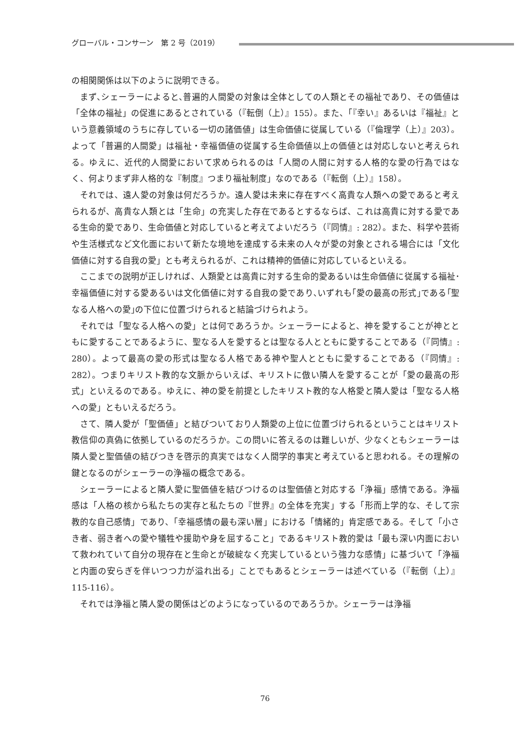グローバル・コンサーン　第 2 号（2019）
の相関関係は以下のように説明できる。
まず､シェーラーによると､普遍的人間愛の対象は全体としての人類とその福祉であり、その価値は「全体の福祉」の促進にあるとされている（『転倒（上）』155）。また、「『幸い』あるいは『福祉』という意義領域のうちに存している一切の諸価値」は生命価値に従属している（『倫理学（上）』203）。よって「普遍的人間愛」は福祉・幸福価値の従属する生命価値以上の価値とは対応しないと考えられる。ゆえに、近代的人間愛において求められるのは「人間の人間に対する人格的な愛の行為ではなく、何よりまず非人格的な『制度』つまり福祉制度」なのである（『転倒（上）』158）。
それでは、遠人愛の対象は何だろうか。遠人愛は未来に存在すべく高貴な人類への愛であると考えられるが、高貴な人類とは「生命」の充実した存在であるとするならば、これは高貴に対する愛である生命的愛であり、生命価値と対応していると考えてよいだろう（『同情』: 282）。また、科学や芸術や生活様式など文化面において新たな境地を達成する未来の人々が愛の対象とされる場合には「文化価値に対する自我の愛」とも考えられるが、これは精神的価値に対応しているといえる。
ここまでの説明が正しければ、人類愛とは高貴に対する生命的愛あるいは生命価値に従属する福祉･幸福価値に対する愛あるいは文化価値に対する自我の愛であり､いずれも｢愛の最高の形式｣である｢聖なる人格への愛｣の下位に位置づけられると結論づけられよう。
それでは「聖なる人格への愛」とは何であろうか。シェーラーによると、神を愛することが神とともに愛することであるように、聖なる人を愛するとは聖なる人とともに愛することである（『同情』: 280）。よって最高の愛の形式は聖なる人格である神や聖人とともに愛することである（『同情』: 282）。つまりキリスト教的な文脈からいえば、キリストに倣い隣人を愛することが「愛の最高の形式」といえるのである。ゆえに、神の愛を前提としたキリスト教的な人格愛と隣人愛は「聖なる人格への愛」ともいえるだろう。
さて、隣人愛が「聖価値」と結びついており人類愛の上位に位置づけられるということはキリスト教信仰の真偽に依拠しているのだろうか。この問いに答えるのは難しいが、少なくともシェーラーは隣人愛と聖価値の結びつきを啓示的真実ではなく人間学的事実と考えていると思われる。その理解の鍵となるのがシェーラーの浄福の概念である。
シェーラーによると隣人愛に聖価値を結びつけるのは聖価値と対応する「浄福」感情である。浄福感は「人格の核から私たちの実存と私たちの『世界』の全体を充実」する「形而上学的な、そして宗教的な自己感情」であり、「幸福感情の最も深い層」における「情緒的」肯定感である。そして「小さき者、弱き者への愛や犠牲や援助や身を屈すること」であるキリスト教的愛は「最も深い内面において救われていて自分の現存在と生命とが破綻なく充実しているという強力な感情」に基づいて「浄福と内面の安らぎを伴いつつ力が溢れ出る」ことでもあるとシェーラーは述べている（『転倒（上）』 115-116）。
それでは浄福と隣人愛の関係はどのようになっているのであろうか。シェーラーは浄福
76